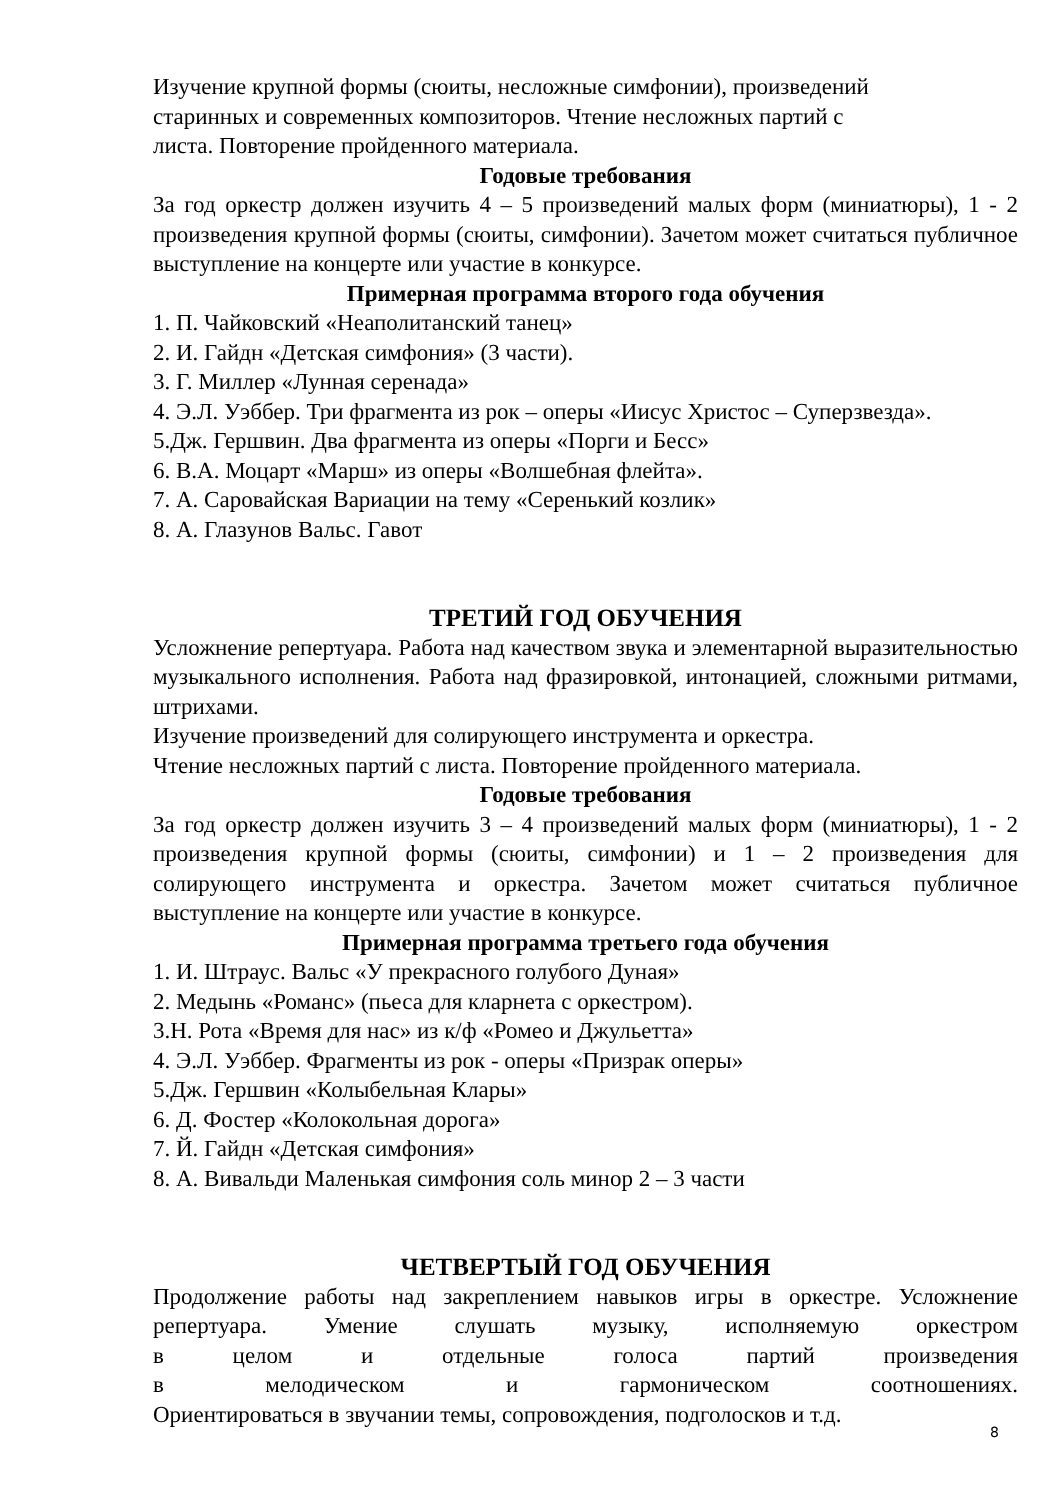Изучение крупной формы (сюиты, несложные симфонии), произведений
старинных и современных композиторов. Чтение несложных партий с
листа. Повторение пройденного материала.
Годовые требования
За год оркестр должен изучить 4 – 5 произведений малых форм (миниатюры), 1 - 2 произведения крупной формы (сюиты, симфонии). Зачетом может считаться публичное выступление на концерте или участие в конкурсе.
Примерная программа второго года обучения
1. П. Чайковский «Неаполитанский танец»
2. И. Гайдн «Детская симфония» (3 части).
3. Г. Миллер «Лунная серенада»
4. Э.Л. Уэббер. Три фрагмента из рок – оперы «Иисус Христос – Суперзвезда».
5.Дж. Гершвин. Два фрагмента из оперы «Порги и Бесс»
6. В.А. Моцарт «Марш» из оперы «Волшебная флейта».
7. А. Саровайская Вариации на тему «Серенький козлик»
8. А. Глазунов Вальс. Гавот
ТРЕТИЙ ГОД ОБУЧЕНИЯ
Усложнение репертуара. Работа над качеством звука и элементарной выразительностью музыкального исполнения. Работа над фразировкой, интонацией, сложными ритмами, штрихами.
Изучение произведений для солирующего инструмента и оркестра.
Чтение несложных партий с листа. Повторение пройденного материала.
Годовые требования
За год оркестр должен изучить 3 – 4 произведений малых форм (миниатюры), 1 - 2 произведения крупной формы (сюиты, симфонии) и 1 – 2 произведения для солирующего инструмента и оркестра. Зачетом может считаться публичное выступление на концерте или участие в конкурсе.
Примерная программа третьего года обучения
1. И. Штраус. Вальс «У прекрасного голубого Дуная»
2. Медынь «Романс» (пьеса для кларнета с оркестром).
3.Н. Рота «Время для нас» из к/ф «Ромео и Джульетта»
4. Э.Л. Уэббер. Фрагменты из рок - оперы «Призрак оперы»
5.Дж. Гершвин «Колыбельная Клары»
6. Д. Фостер «Колокольная дорога»
7. Й. Гайдн «Детская симфония»
8. А. Вивальди Маленькая симфония соль минор 2 – 3 части
ЧЕТВЕРТЫЙ ГОД ОБУЧЕНИЯ
Продолжение работы над закреплением навыков игры в оркестре. Усложнение
репертуара. Умение слушать музыку, исполняемую оркестром
в целом и отдельные голоса партий произведения
в мелодическом и гармоническом соотношениях.
Ориентироваться в звучании темы, сопровождения, подголосков и т.д.
8